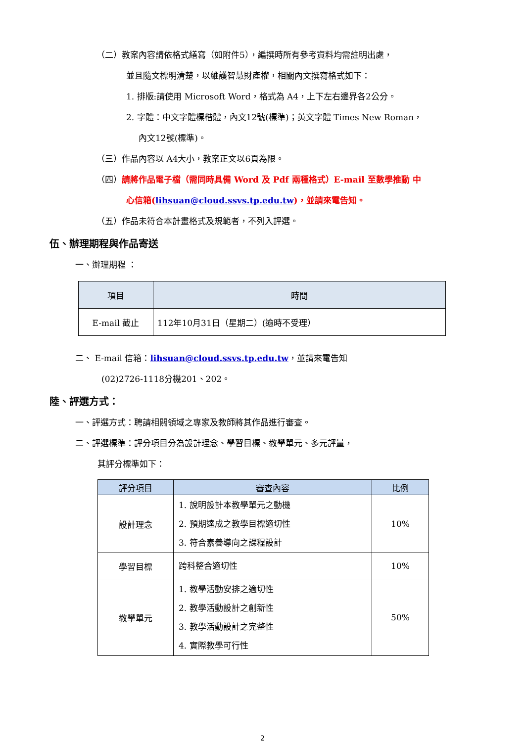（二）教案內容請依格式繕寫（如附件5），編撰時所有參考資料均需註明出處，
並且隨文標明清楚，以維護智慧財產權，相關內文撰寫格式如下：
1. 排版:請使用 Microsoft Word，格式為 A4，上下左右邊界各2公分。
2. 字體：中文字體標楷體，內文12號(標準)；英文字體 Times New Roman，
內文12號(標準)。
（三）作品內容以 A4大小，教案正文以6頁為限。
（四）請將作品電子檔（需同時具備 Word 及 Pdf 兩種格式）E-mail 至數學推動 中
心信箱(lihsuan@cloud.ssvs.tp.edu.tw)，並請來電告知。
（五）作品未符合本計畫格式及規範者，不列入評選。
伍、辦理期程與作品寄送
一、辦理期程 ：
| 項目 | 時間 |
| --- | --- |
| E-mail 截止 | 112年10月31日（星期二）(逾時不受理） |
二、 E-mail 信箱：lihsuan@cloud.ssvs.tp.edu.tw，並請來電告知
(02)2726-1118分機201、202。
陸、評選方式：
一、評選方式：聘請相關領域之專家及教師將其作品進行審查。
二、評選標準：評分項目分為設計理念、學習目標、教學單元、多元評量，
其評分標準如下：
| 評分項目 | 審查內容 | 比例 |
| --- | --- | --- |
| 設計理念 | 1. 說明設計本教學單元之動機 2. 預期達成之教學目標適切性 3. 符合素養導向之課程設計 | 10% |
| 學習目標 | 跨科整合適切性 | 10% |
| 教學單元 | 1. 教學活動安排之適切性 2. 教學活動設計之創新性 3. 教學活動設計之完整性 4. 實際教學可行性 | 50% |
2